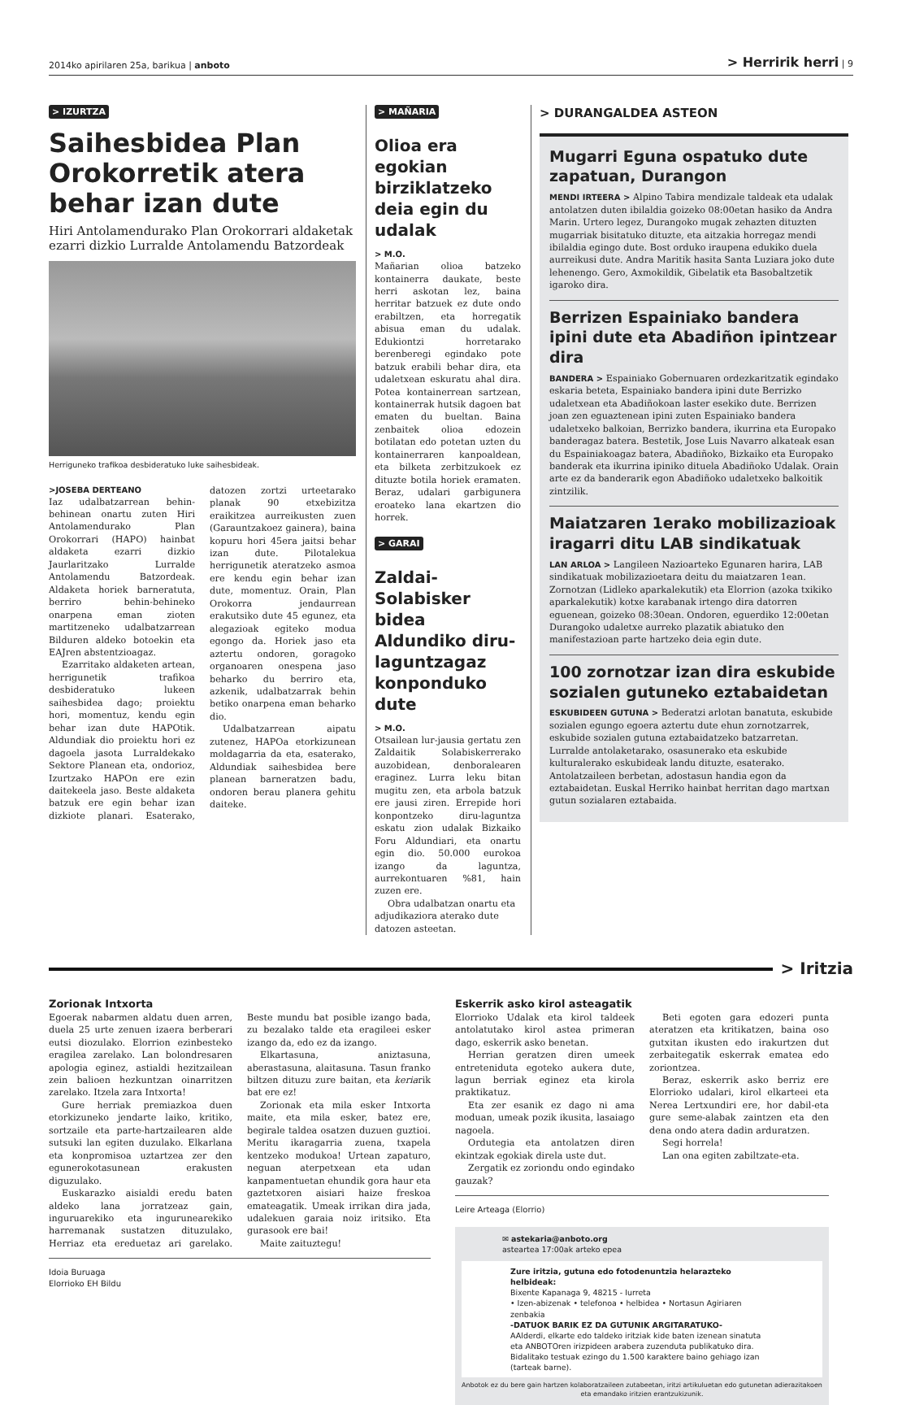2014ko apirilaren 25a, barikua | anboto > Herririk herri | 9
> IZURTZA
Saihesbidea Plan Orokorretik atera behar izan dute
Hiri Antolamendurako Plan Orokorrari aldaketak ezarri dizkio Lurralde Antolamendu Batzordeak
Herriguneko trafikoa desbideratuko luke saihesbideak.
>JOSEBA DERTEANO
Iaz udalbatzarrean behin-behinean onartu zuten Hiri Antolamendurako Plan Orokorrari (HAPO) hainbat aldaketa ezarri dizkio Jaurlaritzako Lurralde Antolamendu Batzordeak. Aldaketa horiek barneratuta, berriro behin-behineko onarpena eman zioten martitzeneko udalbatzarrean Bilduren aldeko botoekin eta EAJren abstentzioagaz.
Ezarritako aldaketen artean, herrigunetik trafikoa desbideratuko lukeen saihesbidea dago; proiektu hori, momentuz, kendu egin behar izan dute HAPOtik. Aldundiak dio proiektu hori ez dagoela jasota Lurraldekako Sektore Planean eta, ondorioz, Izurtzako HAPOn ere ezin daitekeela jaso. Beste aldaketa batzuk ere egin behar izan dizkiote planari. Esaterako, datozen zortzi urteetarako planak 90 etxebizitza eraikitzea aurreikusten zuen (Garauntzakoez gainera), baina kopuru hori 45era jaitsi behar izan dute. Pilotalekua herrigunetik ateratzeko asmoa ere kendu egin behar izan dute, momentuz. Orain, Plan Orokorra jendaurrean erakutsiko dute 45 egunez, eta alegazioak egiteko modua egongo da. Horiek jaso eta aztertu ondoren, goragoko organoaren onespena jaso beharko du berriro eta, azkenik, udalbatzarrak behin betiko onarpena eman beharko dio.
Udalbatzarrean aipatu zutenez, HAPOa etorkizunean moldagarria da eta, esaterako, Aldundiak saihesbidea bere planean barneratzen badu, ondoren berau planera gehitu daiteke.
> MAÑARIA
Olioa era egokian birziklatzeko deia egin du udalak
> M.O.
Mañarian olioa batzeko kontainerra daukate, beste herri askotan lez, baina herritar batzuek ez dute ondo erabiltzen, eta horregatik abisua eman du udalak. Edukiontzi horretarako berenberegi egindako pote batzuk erabili behar dira, eta udaletxean eskuratu ahal dira. Potea kontainerrean sartzean, kontainerrak hutsik dagoen bat ematen du bueltan. Baina zenbaitek olioa edozein botilatan edo potetan uzten du kontainerraren kanpoaldean, eta bilketa zerbitzukoek ez dituzte botila horiek eramaten. Beraz, udalari garbigunera eroateko lana ekartzen dio horrek.
> GARAI
Zaldai-Solabisker bidea Aldundiko diru-laguntzagaz konponduko dute
> M.O.
Otsailean lur-jausia gertatu zen Zaldaitik Solabiskerrerako auzobidean, denboralearen eraginez. Lurra leku bitan mugitu zen, eta arbola batzuk ere jausi ziren. Errepide hori konpontzeko diru-laguntza eskatu zion udalak Bizkaiko Foru Aldundiari, eta onartu egin dio. 50.000 eurokoa izango da laguntza, aurrekontuaren %81, hain zuzen ere.
Obra udalbatzan onartu eta adjudikaziora aterako dute datozen asteetan.
> DURANGALDEA ASTEON
Mugarri Eguna ospatuko dute zapatuan, Durangon
MENDI IRTEERA > Alpino Tabira mendizale taldeak eta udalak antolatzen duten ibilaldia goizeko 08:00etan hasiko da Andra Marin. Urtero legez, Durangoko mugak zehazten dituzten mugarriak bisitatuko dituzte, eta aitzakia horregaz mendi ibilaldia egingo dute. Bost orduko iraupena edukiko duela aurreikusi dute. Andra Maritik hasita Santa Luziara joko dute lehenengo. Gero, Axmokildik, Gibelatik eta Basobaltzetik igaroko dira.
Berrizen Espainiako bandera ipini dute eta Abadiñon ipintzear dira
BANDERA > Espainiako Gobernuaren ordezkaritzatik egindako eskaria beteta, Espainiako bandera ipini dute Berrizko udaletxean eta Abadiñokoan laster esekiko dute. Berrizen joan zen eguaztenean ipini zuten Espainiako bandera udaletxeko balkoian, Berrizko bandera, ikurrina eta Europako banderagaz batera. Bestetik, Jose Luis Navarro alkateak esan du Espainiakoagaz batera, Abadiñoko, Bizkaiko eta Europako banderak eta ikurrina ipiniko dituela Abadiñoko Udalak. Orain arte ez da banderarik egon Abadiñoko udaletxeko balkoitik zintzilik.
Maiatzaren 1erako mobilizazioak iragarri ditu LAB sindikatuak
LAN ARLOA > Langileen Nazioarteko Egunaren harira, LAB sindikatuak mobilizazioetara deitu du maiatzaren 1ean. Zornotzan (Lidleko aparkalekutik) eta Elorrion (azoka txikiko aparkalekutik) kotxe karabanak irtengo dira datorren eguenean, goizeko 08:30ean. Ondoren, eguerdiko 12:00etan Durangoko udaletxe aurreko plazatik abiatuko den manifestazioan parte hartzeko deia egin dute.
100 zornotzar izan dira eskubide sozialen gutuneko eztabaidetan
ESKUBIDEEN GUTUNA > Bederatzi arlotan banatuta, eskubide sozialen egungo egoera aztertu dute ehun zornotzarrek, eskubide sozialen gutuna eztabaidatzeko batzarretan. Lurralde antolaketarako, osasunerako eta eskubide kulturalerako eskubideak landu dituzte, esaterako. Antolatzaileen berbetan, adostasun handia egon da eztabaidetan. Euskal Herriko hainbat herritan dago martxan gutun sozialaren eztabaida.
> Iritzia
Zorionak Intxorta
Egoerak nabarmen aldatu duen arren, duela 25 urte zenuen izaera berberari eutsi diozulako. Elorrion ezinbesteko eragilea zarelako. Lan bolondresaren apologia eginez, astialdi hezitzailean zein balioen hezkuntzan oinarritzen zarelako. Itzela zara Intxorta!
Gure herriak premiazkoa duen etorkizuneko jendarte laiko, kritiko, sortzaile eta parte-hartzailearen alde sutsuki lan egiten duzulako. Elkarlana eta konpromisoa uztartzea zer den egunerokotasunean erakusten diguzulako.
Euskarazko aisialdi eredu baten aldeko lana jorratzeaz gain, inguruarekiko eta ingurunearekiko harremanak sustatzen dituzulako, Herriaz eta ereduetaz ari garelako. Beste mundu bat posible izango bada, zu bezalako talde eta eragileei esker izango da, edo ez da izango.
Elkartasuna, aniztasuna, aberastasuna, alaitasuna. Tasun franko biltzen dituzu zure baitan, eta keriarik bat ere ez!
Zorionak eta mila esker Intxorta maite, eta mila esker, batez ere, begirale taldea osatzen duzuen guztioi. Meritu ikaragarria zuena, txapela kentzeko modukoa! Urtean zapaturo, neguan aterpetxean eta udan kanpamentuetan ehundik gora haur eta gaztetxoren aisiari haize freskoa emateagatik. Umeak irrikan dira jada, udalekuen garaia noiz iritsiko. Eta gurasook ere bai!
Maite zaituztegu!
Idoia Buruaga
Elorrioko EH Bildu
Eskerrik asko kirol asteagatik
Elorrioko Udalak eta kirol taldeek antolatutako kirol astea primeran dago, eskerrik asko benetan.
Herrian geratzen diren umeek entreteniduta egoteko aukera dute, lagun berriak eginez eta kirola praktikatuz.
Eta zer esanik ez dago ni ama moduan, umeak pozik ikusita, lasaiago nagoela.
Ordutegia eta antolatzen diren ekintzak egokiak direla uste dut.
Zergatik ez zoriondu ondo egindako gauzak?
Beti egoten gara edozeri punta ateratzen eta kritikatzen, baina oso gutxitan ikusten edo irakurtzen dut zerbaitegatik eskerrak ematea edo zoriontzea.
Beraz, eskerrik asko berriz ere Elorrioko udalari, kirol elkarteei eta Nerea Lertxundiri ere, hor dabil-eta gure seme-alabak zaintzen eta den dena ondo atera dadin arduratzen.
Segi horrela!
Lan ona egiten zabiltzate-eta.
Leire Arteaga (Elorrio)
✉ astekaria@anboto.org
asteartea 17:00ak arteko epea
Zure iritzia, gutuna edo fotodenuntzia helarazteko helbideak:
Bixente Kapanaga 9, 48215 - Iurreta
• Izen-abizenak • telefonoa • helbidea • Nortasun Agiriaren zenbakia
-DATUOK BARIK EZ DA GUTUNIK ARGITARATUKO-
AAlderdi, elkarte edo taldeko iritziak kide baten izenean sinatuta eta ANBOTOren irizpideen arabera zuzenduta publikatuko dira. Bidalitako testuak ezingo du 1.500 karaktere baino gehiago izan (tarteak barne).
Anbotok ez du bere gain hartzen kolaboratzaileen zutabeetan, iritzi artikuluetan edo gutunetan adierazitakoen eta emandako iritzien erantzukizunik.